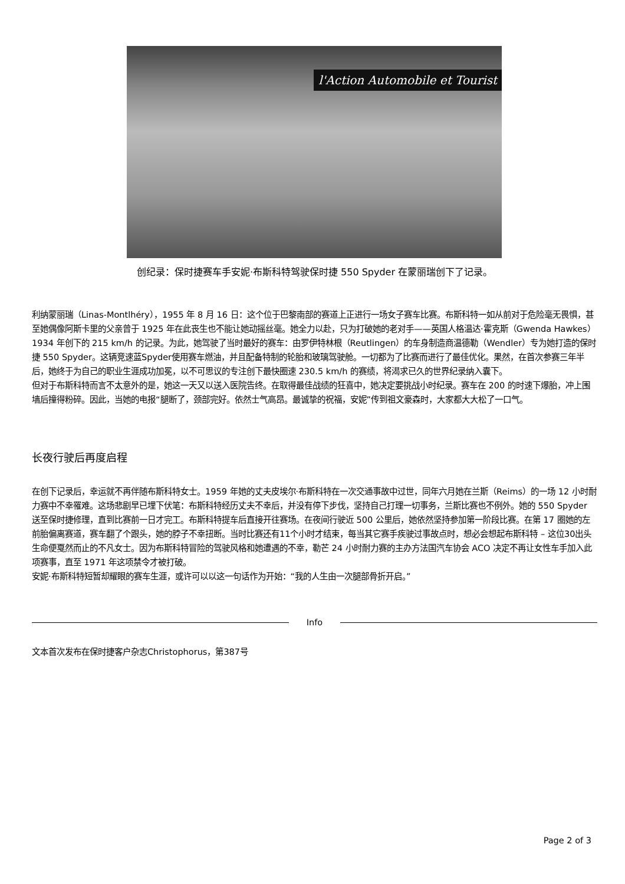l'Action Automobile et Tourist
创纪录：保时捷赛车手安妮·布斯科特驾驶保时捷 550 Spyder 在蒙丽瑞创下了记录。
利纳蒙丽瑞（Linas-Montlhéry），1955 年 8 月 16 日：这个位于巴黎南部的赛道上正进行一场女子赛车比赛。布斯科特一如从前对于危险毫无畏惧，甚至她偶像阿斯卡里的父亲曾于 1925 年在此丧生也不能让她动摇丝毫。她全力以赴，只为打破她的老对手——英国人格温达·霍克斯（Gwenda Hawkes）1934 年创下的 215 km/h 的记录。为此，她驾驶了当时最好的赛车：由罗伊特林根（Reutlingen）的车身制造商温德勒（Wendler）专为她打造的保时捷 550 Spyder。这辆竞速蓝Spyder使用赛车燃油，并且配备特制的轮胎和玻璃驾驶舱。一切都为了比赛而进行了最佳优化。果然，在首次参赛三年半后，她终于为自己的职业生涯成功加冕，以不可思议的专注创下最快圈速 230.5 km/h 的赛绩，将渴求已久的世界纪录纳入囊下。
但对于布斯科特而言不太意外的是，她这一天又以送入医院告终。在取得最佳战绩的狂喜中，她决定要挑战小时纪录。赛车在 200 的时速下爆胎，冲上围墙后撞得粉碎。因此，当她的电报“腿断了，颈部完好。依然士气高昂。最诚挚的祝福，安妮”传到祖文豪森时，大家都大大松了一口气。
长夜行驶后再度启程
在创下记录后，幸运就不再伴随布斯科特女士。1959 年她的丈夫皮埃尔·布斯科特在一次交通事故中过世，同年六月她在兰斯（Reims）的一场 12 小时耐力赛中不幸罹难。这场悲剧早已埋下伏笔：布斯科特经历丈夫不幸后，并没有停下步伐，坚持自己打理一切事务，兰斯比赛也不例外。她的 550 Spyder 送至保时捷修理，直到比赛前一日才完工。布斯科特提车后直接开往赛场。在夜间行驶近 500 公里后，她依然坚持参加第一阶段比赛。在第 17 圈她的左前胎偏离赛道，赛车翻了个跟头，她的脖子不幸扭断。当时比赛还有11个小时才结束，每当其它赛手疾驶过事故点时，想必会想起布斯科特 – 这位30出头生命便戛然而止的不凡女士。因为布斯科特冒险的驾驶风格和她遭遇的不幸，勒芒 24 小时耐力赛的主办方法国汽车协会 ACO 决定不再让女性车手加入此项赛事，直至 1971 年这项禁令才被打破。
安妮·布斯科特短暂却耀眼的赛车生涯，或许可以以这一句话作为开始：“我的人生由一次腿部骨折开启。”
Info
文本首次发布在保时捷客户杂志Christophorus，第387号
Page 2 of 3